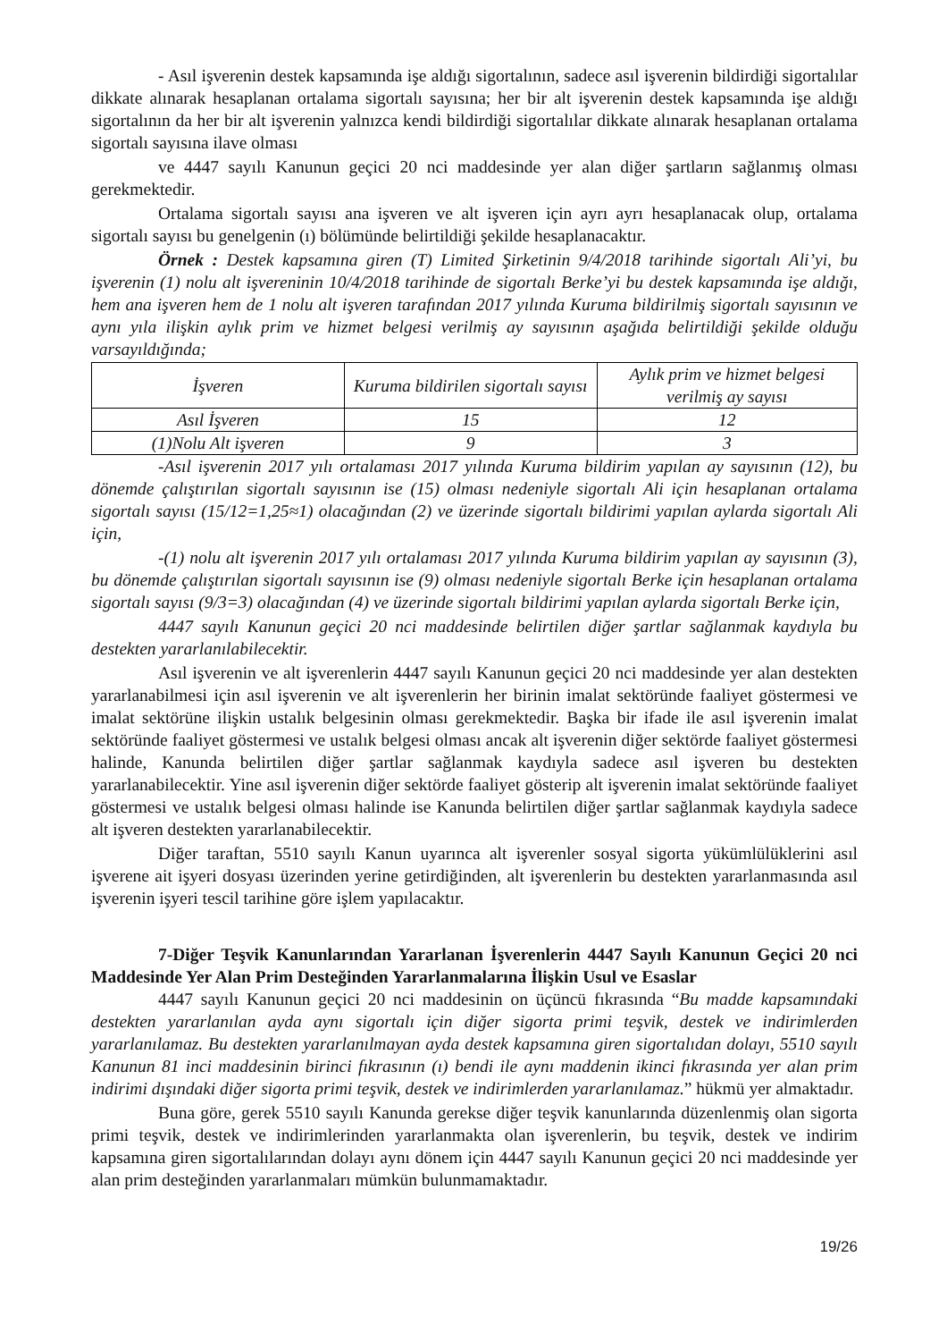- Asıl işverenin destek kapsamında işe aldığı sigortalının, sadece asıl işverenin bildirdiği sigortalılar dikkate alınarak hesaplanan ortalama sigortalı sayısına; her bir alt işverenin destek kapsamında işe aldığı sigortalının da her bir alt işverenin yalnızca kendi bildirdiği sigortalılar dikkate alınarak hesaplanan ortalama sigortalı sayısına ilave olması
ve 4447 sayılı Kanunun geçici 20 nci maddesinde yer alan diğer şartların sağlanmış olması gerekmektedir.
Ortalama sigortalı sayısı ana işveren ve alt işveren için ayrı ayrı hesaplanacak olup, ortalama sigortalı sayısı bu genelgenin (ı) bölümünde belirtildiği şekilde hesaplanacaktır.
Örnek : Destek kapsamına giren (T) Limited Şirketinin 9/4/2018 tarihinde sigortalı Ali’yi, bu işverenin (1) nolu alt işvereninin 10/4/2018 tarihinde de sigortalı Berke’yi bu destek kapsamında işe aldığı, hem ana işveren hem de 1 nolu alt işveren tarafından 2017 yılında Kuruma bildirilmiş sigortalı sayısının ve aynı yıla ilişkin aylık prim ve hizmet belgesi verilmiş ay sayısının aşağıda belirtildiği şekilde olduğu varsayıldığında;
| İşveren | Kuruma bildirilen sigortalı sayısı | Aylık prim ve hizmet belgesi verilmiş ay sayısı |
| Asıl İşveren | 15 | 12 |
| (1)Nolu Alt işveren | 9 | 3 |
-Asıl işverenin 2017 yılı ortalaması 2017 yılında Kuruma bildirim yapılan ay sayısının (12), bu dönemde çalıştırılan sigortalı sayısının ise (15) olması nedeniyle sigortalı Ali için hesaplanan ortalama sigortalı sayısı (15/12=1,25≈1) olacağından (2) ve üzerinde sigortalı bildirimi yapılan aylarda sigortalı Ali için,
-(1) nolu alt işverenin 2017 yılı ortalaması 2017 yılında Kuruma bildirim yapılan ay sayısının (3), bu dönemde çalıştırılan sigortalı sayısının ise (9) olması nedeniyle sigortalı Berke için hesaplanan ortalama sigortalı sayısı (9/3=3) olacağından (4) ve üzerinde sigortalı bildirimi yapılan aylarda sigortalı Berke için,
4447 sayılı Kanunun geçici 20 nci maddesinde belirtilen diğer şartlar sağlanmak kaydıyla bu destekten yararlanılabilecektir.
Asıl işverenin ve alt işverenlerin 4447 sayılı Kanunun geçici 20 nci maddesinde yer alan destekten yararlanabilmesi için asıl işverenin ve alt işverenlerin her birinin imalat sektöründe faaliyet göstermesi ve imalat sektörüne ilişkin ustalık belgesinin olması gerekmektedir. Başka bir ifade ile asıl işverenin imalat sektöründe faaliyet göstermesi ve ustalık belgesi olması ancak alt işverenin diğer sektörde faaliyet göstermesi halinde, Kanunda belirtilen diğer şartlar sağlanmak kaydıyla sadece asıl işveren bu destekten yararlanabilecektir. Yine asıl işverenin diğer sektörde faaliyet gösterip alt işverenin imalat sektöründe faaliyet göstermesi ve ustalık belgesi olması halinde ise Kanunda belirtilen diğer şartlar sağlanmak kaydıyla sadece alt işveren destekten yararlanabilecektir.
Diğer taraftan, 5510 sayılı Kanun uyarınca alt işverenler sosyal sigorta yükümlülüklerini asıl işverene ait işyeri dosyası üzerinden yerine getirdiğinden, alt işverenlerin bu destekten yararlanmasında asıl işverenin işyeri tescil tarihine göre işlem yapılacaktır.
7-Diğer Teşvik Kanunlarından Yararlanan İşverenlerin 4447 Sayılı Kanunun Geçici 20 nci Maddesinde Yer Alan Prim Desteğinden Yararlanmalarına İlişkin Usul ve Esaslar
4447 sayılı Kanunun geçici 20 nci maddesinin on üçüncü fıkrasında “Bu madde kapsamındaki destekten yararlanılan ayda aynı sigortalı için diğer sigorta primi teşvik, destek ve indirimlerden yararlanılamaz. Bu destekten yararlanılmayan ayda destek kapsamına giren sigortalıdan dolayı, 5510 sayılı Kanunun 81 inci maddesinin birinci fıkrasının (ı) bendi ile aynı maddenin ikinci fıkrasında yer alan prim indirimi dışındaki diğer sigorta primi teşvik, destek ve indirimlerden yararlanılamaz.” hükmü yer almaktadır.
Buna göre, gerek 5510 sayılı Kanunda gerekse diğer teşvik kanunlarında düzenlenmiş olan sigorta primi teşvik, destek ve indirimlerinden yararlanmakta olan işverenlerin, bu teşvik, destek ve indirim kapsamına giren sigortalılarından dolayı aynı dönem için 4447 sayılı Kanunun geçici 20 nci maddesinde yer alan prim desteğinden yararlanmaları mümkün bulunmamaktadır.
19/26